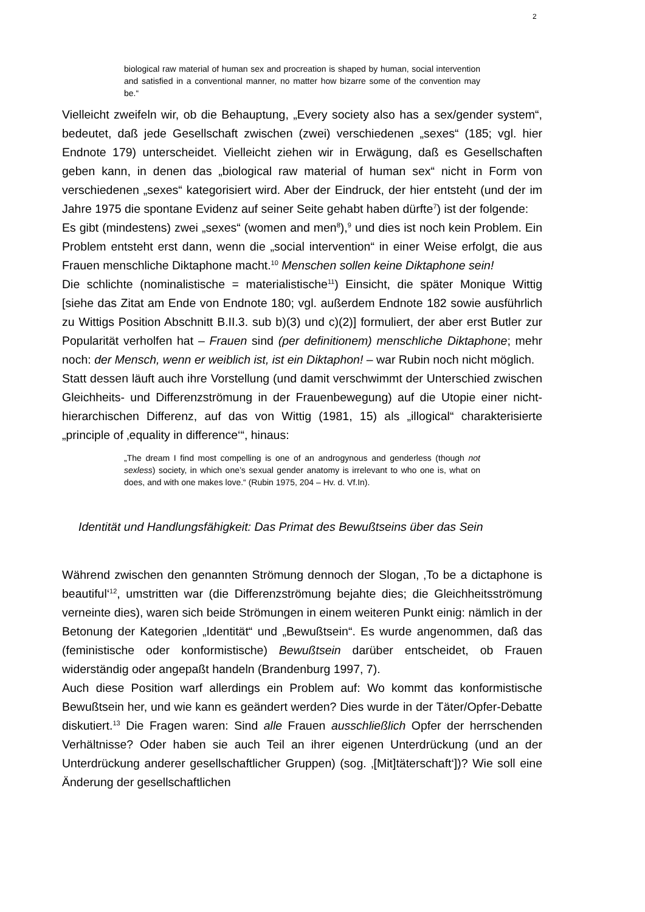2
biological raw material of human sex and procreation is shaped by human, social intervention and satisfied in a conventional manner, no matter how bizarre some of the convention may be.“
Vielleicht zweifeln wir, ob die Behauptung, „Every society also has a sex/gender system“, bedeutet, daß jede Gesellschaft zwischen (zwei) verschiedenen „sexes“ (185; vgl. hier Endnote 179) unterscheidet. Vielleicht ziehen wir in Erwägung, daß es Gesellschaften geben kann, in denen das „biological raw material of human sex“ nicht in Form von verschiedenen „sexes“ kategorisiert wird. Aber der Eindruck, der hier entsteht (und der im Jahre 1975 die spontane Evidenz auf seiner Seite gehabt haben dürfte<sup>7</sup>) ist der folgende:
Es gibt (mindestens) zwei „sexes“ (women and men<sup>8</sup>),<sup>9</sup> und dies ist noch kein Problem. Ein Problem entsteht erst dann, wenn die „social intervention“ in einer Weise erfolgt, die aus Frauen menschliche Diktaphone macht.<sup>10</sup> Menschen sollen keine Diktaphone sein!
Die schlichte (nominalistische = materialistische<sup>11</sup>) Einsicht, die später Monique Wittig [siehe das Zitat am Ende von Endnote 180; vgl. außerdem Endnote 182 sowie ausführlich zu Wittigs Position Abschnitt B.II.3. sub b)(3) und c)(2)] formuliert, der aber erst Butler zur Popularität verholfen hat – Frauen sind (per definitionem) menschliche Diktaphone; mehr noch: der Mensch, wenn er weiblich ist, ist ein Diktaphon! – war Rubin noch nicht möglich.
Statt dessen läuft auch ihre Vorstellung (und damit verschwimmt der Unterschied zwischen Gleichheits- und Differenzströmung in der Frauenbewegung) auf die Utopie einer nicht-hierarchischen Differenz, auf das von Wittig (1981, 15) als „illogical“ charakterisierte „principle of ‚equality in difference‘“, hinaus:
„The dream I find most compelling is one of an androgynous and genderless (though not sexless) society, in which one’s sexual gender anatomy is irrelevant to who one is, what on does, and with one makes love.“ (Rubin 1975, 204 – Hv. d. Vf.In).
Identität und Handlungsfähigkeit: Das Primat des Bewußtseins über das Sein
Während zwischen den genannten Strömung dennoch der Slogan, ‚To be a dictaphone is beautiful‘<sup>12</sup>, umstritten war (die Differenzströmung bejahte dies; die Gleichheitsströmung verneinte dies), waren sich beide Strömungen in einem weiteren Punkt einig: nämlich in der Betonung der Kategorien „Identität“ und „Bewußtsein“. Es wurde angenommen, daß das (feministische oder konformistische) Bewußtsein darüber entscheidet, ob Frauen widerständig oder angepaßt handeln (Brandenburg 1997, 7).
Auch diese Position warf allerdings ein Problem auf: Wo kommt das konformistische Bewußtsein her, und wie kann es geändert werden? Dies wurde in der Täter/Opfer-Debatte diskutiert.<sup>13</sup> Die Fragen waren: Sind alle Frauen ausschließlich Opfer der herrschenden Verhältnisse? Oder haben sie auch Teil an ihrer eigenen Unterdrückung (und an der Unterdrückung anderer gesellschaftlicher Gruppen) (sog. ‚[Mit]täterschaft‘])? Wie soll eine Änderung der gesellschaftlichen